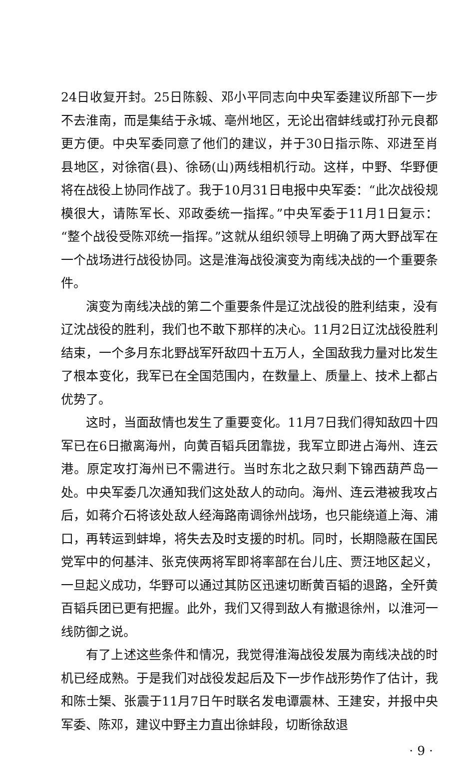24日收复开封。25日陈毅、邓小平同志向中央军委建议所部下一步不去淮南，而是集结于永城、亳州地区，无论出宿蚌线或打孙元良都更方便。中央军委同意了他们的建议，并于30日指示陈、邓进至肖县地区，对徐宿(县)、徐砀(山)两线相机行动。这样，中野、华野便将在战役上协同作战了。我于10月31日电报中央军委：“此次战役规模很大，请陈军长、邓政委统一指挥。”中央军委于11月1日复示：“整个战役受陈邓统一指挥。”这就从组织领导上明确了两大野战军在一个战场进行战役协同。这是淮海战役演变为南线决战的一个重要条件。
演变为南线决战的第二个重要条件是辽沈战役的胜利结束，没有辽沈战役的胜利，我们也不敢下那样的决心。11月2日辽沈战役胜利结束，一个多月东北野战军歼敌四十五万人，全国敌我力量对比发生了根本变化，我军已在全国范围内，在数量上、质量上、技术上都占优势了。
这时，当面敌情也发生了重要变化。11月7日我们得知敌四十四军已在6日撤离海州，向黄百韬兵团靠拢，我军立即进占海州、连云港。原定攻打海州已不需进行。当时东北之敌只剩下锦西葫芦岛一处。中央军委几次通知我们这处敌人的动向。海州、连云港被我攻占后，如蒋介石将该处敌人经海路南调徐州战场，也只能绕道上海、浦口，再转运到蚌埠，将失去及时支援的时机。同时，长期隐蔽在国民党军中的何基沣、张克侠两将军即将率部在台儿庄、贾汪地区起义，一旦起义成功，华野可以通过其防区迅速切断黄百韬的退路，全歼黄百韬兵团已更有把握。此外，我们又得到敌人有撤退徐州，以淮河一线防御之说。
有了上述这些条件和情况，我觉得淮海战役发展为南线决战的时机已经成熟。于是我们对战役发起后及下一步作战形势作了估计，我和陈士榘、张震于11月7日午时联名发电谭震林、王建安，并报中央军委、陈邓，建议中野主力直出徐蚌段，切断徐敌退
· 9 ·